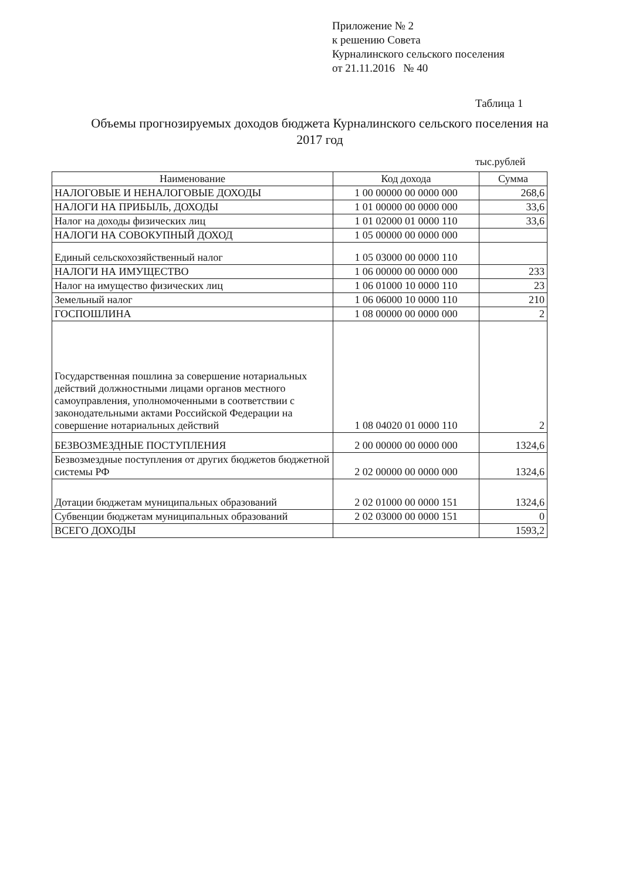Приложение № 2
к решению Совета
Курналинского сельского поселения
от 21.11.2016 № 40
Таблица 1
Объемы прогнозируемых доходов бюджета Курналинского сельского поселения на 2017 год
тыс.рублей
| Наименование | Код дохода | Сумма |
| --- | --- | --- |
| НАЛОГОВЫЕ И НЕНАЛОГОВЫЕ ДОХОДЫ | 1 00 00000 00 0000 000 | 268,6 |
| НАЛОГИ НА ПРИБЫЛЬ, ДОХОДЫ | 1 01 00000 00 0000 000 | 33,6 |
| Налог на доходы физических лиц | 1 01 02000 01 0000 110 | 33,6 |
| НАЛОГИ НА СОВОКУПНЫЙ ДОХОД | 1 05 00000 00 0000 000 | |
| Единый сельскохозяйственный налог | 1 05 03000 00 0000 110 | |
| НАЛОГИ НА ИМУЩЕСТВО | 1 06 00000 00 0000 000 | 233 |
| Налог на имущество физических лиц | 1 06 01000 10 0000 110 | 23 |
| Земельный налог | 1 06 06000 10 0000 110 | 210 |
| ГОСПОШЛИНА | 1 08 00000 00 0000 000 | 2 |
| Государственная пошлина за совершение нотариальных действий должностными лицами органов местного самоуправления, уполномоченными в соответствии с законодательными актами Российской Федерации на совершение нотариальных действий | 1 08 04020 01 0000 110 | 2 |
| БЕЗВОЗМЕЗДНЫЕ ПОСТУПЛЕНИЯ | 2 00 00000 00 0000 000 | 1324,6 |
| Безвозмездные поступления от других бюджетов бюджетной системы РФ | 2 02 00000 00 0000 000 | 1324,6 |
| Дотации бюджетам муниципальных образований | 2 02 01000 00 0000 151 | 1324,6 |
| Субвенции бюджетам муниципальных образований | 2 02 03000 00 0000 151 | 0 |
| ВСЕГО ДОХОДЫ | | 1593,2 |